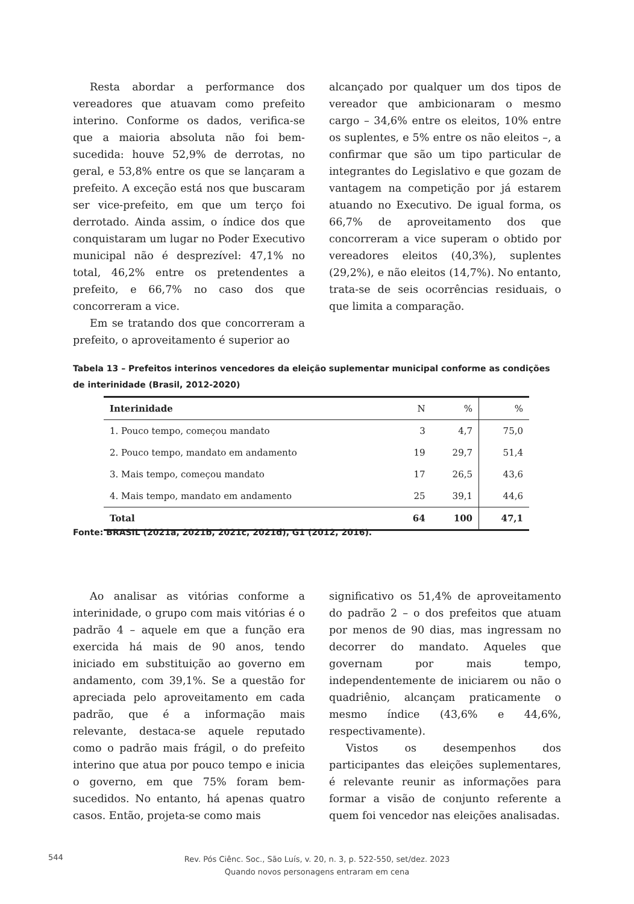Resta abordar a performance dos vereadores que atuavam como prefeito interino. Conforme os dados, verifica-se que a maioria absoluta não foi bem-sucedida: houve 52,9% de derrotas, no geral, e 53,8% entre os que se lançaram a prefeito. A exceção está nos que buscaram ser vice-prefeito, em que um terço foi derrotado. Ainda assim, o índice dos que conquistaram um lugar no Poder Executivo municipal não é desprezível: 47,1% no total, 46,2% entre os pretendentes a prefeito, e 66,7% no caso dos que concorreram a vice.
Em se tratando dos que concorreram a prefeito, o aproveitamento é superior ao
alcançado por qualquer um dos tipos de vereador que ambicionaram o mesmo cargo – 34,6% entre os eleitos, 10% entre os suplentes, e 5% entre os não eleitos –, a confirmar que são um tipo particular de integrantes do Legislativo e que gozam de vantagem na competição por já estarem atuando no Executivo. De igual forma, os 66,7% de aproveitamento dos que concorreram a vice superam o obtido por vereadores eleitos (40,3%), suplentes (29,2%), e não eleitos (14,7%). No entanto, trata-se de seis ocorrências residuais, o que limita a comparação.
Tabela 13 – Prefeitos interinos vencedores da eleição suplementar municipal conforme as condições de interinidade (Brasil, 2012-2020)
| Interinidade | N | % | % |
| --- | --- | --- | --- |
| 1. Pouco tempo, começou mandato | 3 | 4,7 | 75,0 |
| 2. Pouco tempo, mandato em andamento | 19 | 29,7 | 51,4 |
| 3. Mais tempo, começou mandato | 17 | 26,5 | 43,6 |
| 4. Mais tempo, mandato em andamento | 25 | 39,1 | 44,6 |
| Total | 64 | 100 | 47,1 |
Fonte: BRASIL (2021a, 2021b, 2021c, 2021d), G1 (2012, 2016).
Ao analisar as vitórias conforme a interinidade, o grupo com mais vitórias é o padrão 4 – aquele em que a função era exercida há mais de 90 anos, tendo iniciado em substituição ao governo em andamento, com 39,1%. Se a questão for apreciada pelo aproveitamento em cada padrão, que é a informação mais relevante, destaca-se aquele reputado como o padrão mais frágil, o do prefeito interino que atua por pouco tempo e inicia o governo, em que 75% foram bem-sucedidos. No entanto, há apenas quatro casos. Então, projeta-se como mais
significativo os 51,4% de aproveitamento do padrão 2 – o dos prefeitos que atuam por menos de 90 dias, mas ingressam no decorrer do mandato. Aqueles que governam por mais tempo, independentemente de iniciarem ou não o quadriênio, alcançam praticamente o mesmo índice (43,6% e 44,6%, respectivamente).
Vistos os desempenhos dos participantes das eleições suplementares, é relevante reunir as informações para formar a visão de conjunto referente a quem foi vencedor nas eleições analisadas.
544
Rev. Pós Ciênc. Soc., São Luís, v. 20, n. 3, p. 522-550, set/dez. 2023
Quando novos personagens entraram em cena